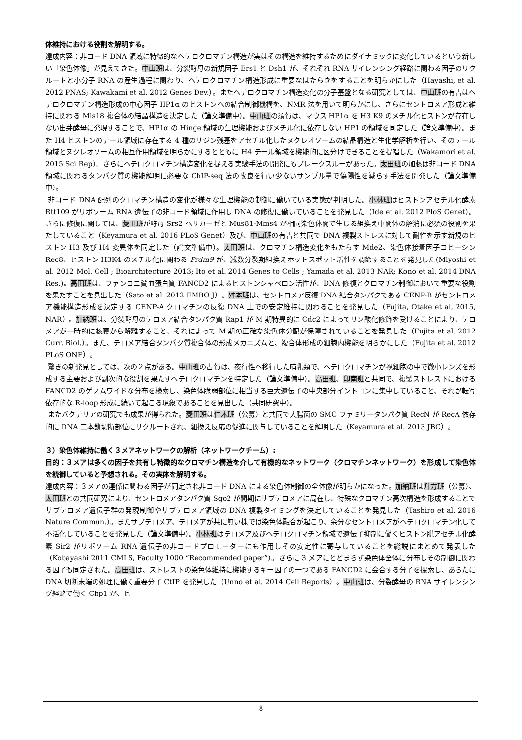体維持における役割を解明する。
達成内容：非コード DNA 領域に特徴的なヘテロクロマチン構造が実はその構造を維持するためにダイナミックに変化しているという新しい「染色体像」が見えてきた。中山班は、分裂酵母の新規因子 Ers1 と Dsh1 が、それぞれ RNA サイレンシング経路に関わる因子のリクルートと小分子 RNA の産生過程に関わり、ヘテロクロマチン構造形成に重要なはたらきをすることを明らかにした（Hayashi, et al. 2012 PNAS; Kawakami et al. 2012 Genes Dev.）。またヘテロクロマチン構造変化の分子基盤となる研究としては、中山班の有吉はヘテロクロマチン構造形成の中心因子 HP1α のヒストンへの結合制御機構を、NMR 法を用いて明らかにし、さらにセントロメア形成と維持に関わる Mis18 複合体の結晶構造を決定した（論文準備中）。中山班の須賀は、マウス HP1α を H3 K9 のメチル化ヒストンが存在しない出芽酵母に発現することで、HP1α の Hinge 領域の生理機能およびメチル化に依存しない HP1 の領域を同定した（論文準備中）。また H4 ヒストンのテール領域に存在する 4 種のリジン残基をアセチル化したヌクレオソームの結晶構造と生化学解析を行い、そのテール領域とヌクレオソームの相互作用領域を明らかにするとともに H4 テール領域を機能的に区分けできることを提唱した（Wakamori et al. 2015 Sci Rep）。さらにヘテロクロマチン構造変化を捉える実験手法の開発にもブレークスルーがあった。太田班の加藤は非コード DNA 領域に関わるタンパク質の機能解明に必要な ChIP-seq 法の改良を行い少ないサンプル量で偽陽性を減らす手法を開発した（論文準備中）。
非コード DNA 配列のクロマチン構造の変化が様々な生理機能の制御に働いている実態が判明した。小林班はヒストンアセチル化酵素 Rtt109 がリボソーム RNA 遺伝子の非コード領域に作用し DNA の修復に働いていることを発見した（Ide et al. 2012 PloS Genet）。さらに修復に関しては、菱田班が酵母 Srs2 ヘリカーゼと Mus81-Mms4 が相同染色体間で生じる組換え中間体の解消に必須の役割を果たしていること（Keyamura et al. 2016 PLoS Genet）及び、中山班の有吉と共同で DNA 複製ストレスに対して耐性を示す新規のヒストン H3 及び H4 変異体を同定した（論文準備中）。太田班は、クロマチン構造変化をもたらす Mde2、染色体接着因子コヒーシン Rec8、ヒストン H3K4 のメチル化に関わる Prdm9 が、減数分裂期組換えホットスポット活性を調節することを発見した(Miyoshi et al. 2012 Mol. Cell ; Bioarchitecture 2013; Ito et al. 2014 Genes to Cells ; Yamada et al. 2013 NAR; Kono et al. 2014 DNA Res.)。高田班は、ファンコニ貧血蛋白質 FANCD2 によるヒストンシャペロン活性が、DNA 修復とクロマチン制御において重要な役割を果たすことを見出した（Sato et al. 2012 EMBO J）。舛本班は、セントロメア反復 DNA 結合タンパクである CENP-B がセントロメア機能構造形成を決定する CENP-A クロマチンの反復 DNA 上での安定維持に関わることを発見した（Fujita, Otake et al, 2015, NAR）。加納班は、分裂酵母のテロメア結合タンパク質 Rap1 が M 期特異的に Cdc2 によってリン酸化修飾を受けることにより、テロメアが一時的に核膜から解離すること、それによって M 期の正確な染色体分配が保障されていることを発見した（Fujita et al. 2012 Curr. Biol.）。また、テロメア結合タンパク質複合体の形成メカニズムと、複合体形成の細胞内機能を明らかにした（Fujita et al. 2012 PLoS ONE）。
驚きの新発見としては、次の２点がある。中山班の古賀は、夜行性へ移行した哺乳類で、ヘテロクロマチンが視細胞の中で微小レンズを形成する主要および副次的な役割を果たすヘテロクロマチンを特定した（論文準備中）。高田班、印南班と共同で、複製ストレス下における FANCD2 のゲノムワイドな分布を検索し、染色体脆弱部位に相当する巨大遺伝子の中央部分イントロンに集中していること、それが転写依存的な R-loop 形成に続いて起こる現象であることを見出した（共同研究中）。
またバクテリアの研究でも成果が得られた。菱田班は仁木班（公募）と共同で大腸菌の SMC ファミリータンパク質 RecN が RecA 依存的に DNA 二本鎖切断部位にリクルートされ、組換え反応の促進に関与していることを解明した（Keyamura et al. 2013 JBC）。
３）染色体維持に働く３メアネットワークの解析（ネットワークチーム）:
目的：３メアは多くの因子を共有し特徴的なクロマチン構造を介して有機的なネットワーク（クロマチンネットワーク）を形成して染色体を統御していると予想される。その実体を解明する。
達成内容：３メアの連係に関わる因子が同定され非コード DNA による染色体制御の全体像が明らかになった。加納班は升方班（公募）、太田班との共同研究により、セントロメアタンパク質 Sgo2 が間期にサブテロメアに局在し、特殊なクロマチン高次構造を形成することでサブテロメア遺伝子群の発現制御やサブテロメア領域の DNA 複製タイミングを決定していることを発見した（Tashiro et al. 2016 Nature Commun.）。またサブテロメア、テロメアが共に無い株では染色体融合が起こり、余分なセントロメアがヘテロクロマチン化して不活化していることを発見した（論文準備中）。小林班はテロメア及びヘテロクロマチン領域で遺伝子抑制に働くヒストン脱アセチル化酵素 Sir2 がリボソーム RNA 遺伝子の非コードプロモーターにも作用しその安定性に寄与していることを総説にまとめて発表した（Kobayashi 2011 CMLS, Faculty 1000 “Recommended paper”）。さらに 3 メアにとどまらず染色体全体に分布しその制御に関わる因子も同定された。高田班は、ストレス下の染色体維持に機能するキー因子の一つである FANCD2 に会合する分子を探索し、あらたに DNA 切断末端の処理に働く重要分子 CtIP を発見した（Unno et al. 2014 Cell Reports）。中山班は、分裂酵母の RNA サイレンシング経路で働く Chp1 が、ヒ
8